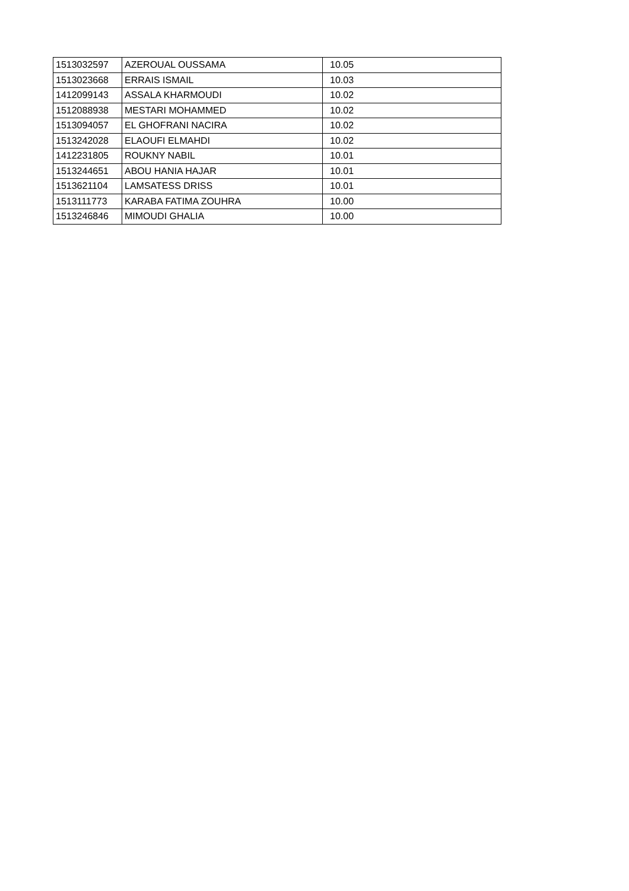| 1513032597 | AZEROUAL OUSSAMA | 10.05 |
| 1513023668 | ERRAIS ISMAIL | 10.03 |
| 1412099143 | ASSALA KHARMOUDI | 10.02 |
| 1512088938 | MESTARI MOHAMMED | 10.02 |
| 1513094057 | EL GHOFRANI NACIRA | 10.02 |
| 1513242028 | ELAOUFI ELMAHDI | 10.02 |
| 1412231805 | ROUKNY NABIL | 10.01 |
| 1513244651 | ABOU HANIA HAJAR | 10.01 |
| 1513621104 | LAMSATESS DRISS | 10.01 |
| 1513111773 | KARABA FATIMA ZOUHRA | 10.00 |
| 1513246846 | MIMOUDI GHALIA | 10.00 |